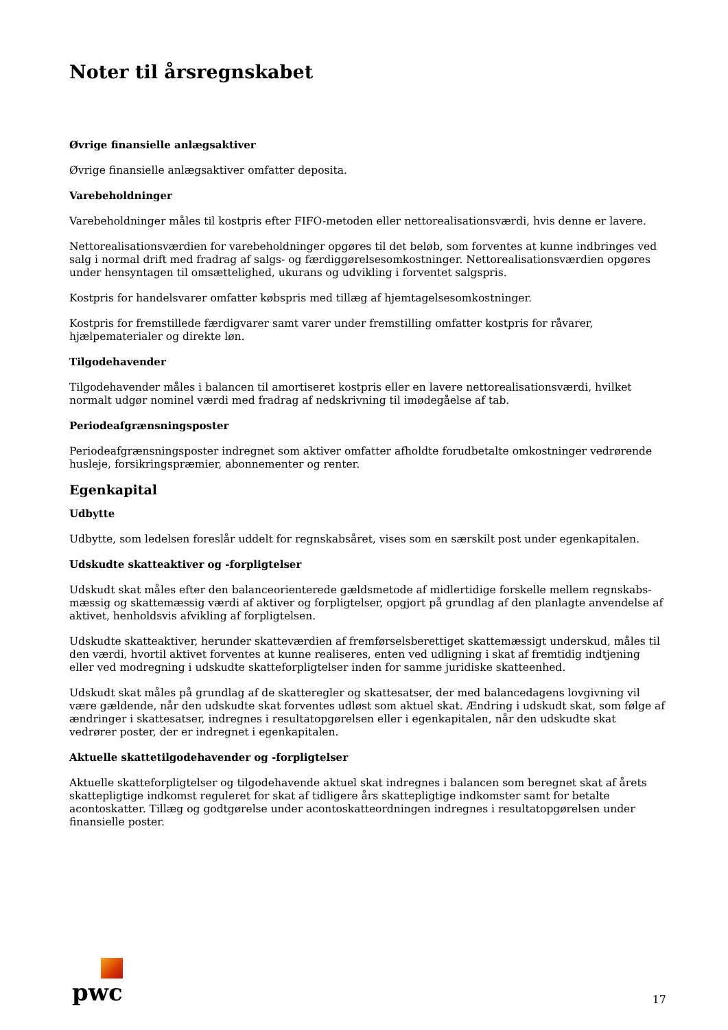Noter til årsregnskabet
Øvrige finansielle anlægsaktiver
Øvrige finansielle anlægsaktiver omfatter deposita.
Varebeholdninger
Varebeholdninger måles til kostpris efter FIFO-metoden eller nettorealisationsværdi, hvis denne er lavere.
Nettorealisationsværdien for varebeholdninger opgøres til det beløb, som forventes at kunne indbringes ved salg i normal drift med fradrag af salgs- og færdiggørelsesomkostninger. Nettorealisationsværdien opgøres under hensyntagen til omsættelighed, ukurans og udvikling i forventet salgspris.
Kostpris for handelsvarer omfatter købspris med tillæg af hjemtagelsesomkostninger.
Kostpris for fremstillede færdigvarer samt varer under fremstilling omfatter kostpris for råvarer, hjælpematerialer og direkte løn.
Tilgodehavender
Tilgodehavender måles i balancen til amortiseret kostpris eller en lavere nettorealisationsværdi, hvilket normalt udgør nominel værdi med fradrag af nedskrivning til imødegåelse af tab.
Periodeafgrænsningsposter
Periodeafgrænsningsposter indregnet som aktiver omfatter afholdte forudbetalte omkostninger vedrørende husleje, forsikringspræmier, abonnementer og renter.
Egenkapital
Udbytte
Udbytte, som ledelsen foreslår uddelt for regnskabsåret, vises som en særskilt post under egenkapitalen.
Udskudte skatteaktiver og -forpligtelser
Udskudt skat måles efter den balanceorienterede gældsmetode af midlertidige forskelle mellem regnskabs-mæssig og skattemæssig værdi af aktiver og forpligtelser, opgjort på grundlag af den planlagte anvendelse af aktivet, henholdsvis afvikling af forpligtelsen.
Udskudte skatteaktiver, herunder skatteværdien af fremførselsberettiget skattemæssigt underskud, måles til den værdi, hvortil aktivet forventes at kunne realiseres, enten ved udligning i skat af fremtidig indtjening eller ved modregning i udskudte skatteforpligtelser inden for samme juridiske skatteenhed.
Udskudt skat måles på grundlag af de skatteregler og skattesatser, der med balancedagens lovgivning vil være gældende, når den udskudte skat forventes udløst som aktuel skat. Ændring i udskudt skat, som følge af ændringer i skattesatser, indregnes i resultatopgørelsen eller i egenkapitalen, når den udskudte skat vedrører poster, der er indregnet i egenkapitalen.
Aktuelle skattetilgodehavender og -forpligtelser
Aktuelle skatteforpligtelser og tilgodehavende aktuel skat indregnes i balancen som beregnet skat af årets skattepligtige indkomst reguleret for skat af tidligere års skattepligtige indkomster samt for betalte acontoskatter. Tillæg og godtgørelse under acontoskatteordningen indregnes i resultatopgørelsen under finansielle poster.
pwc
17